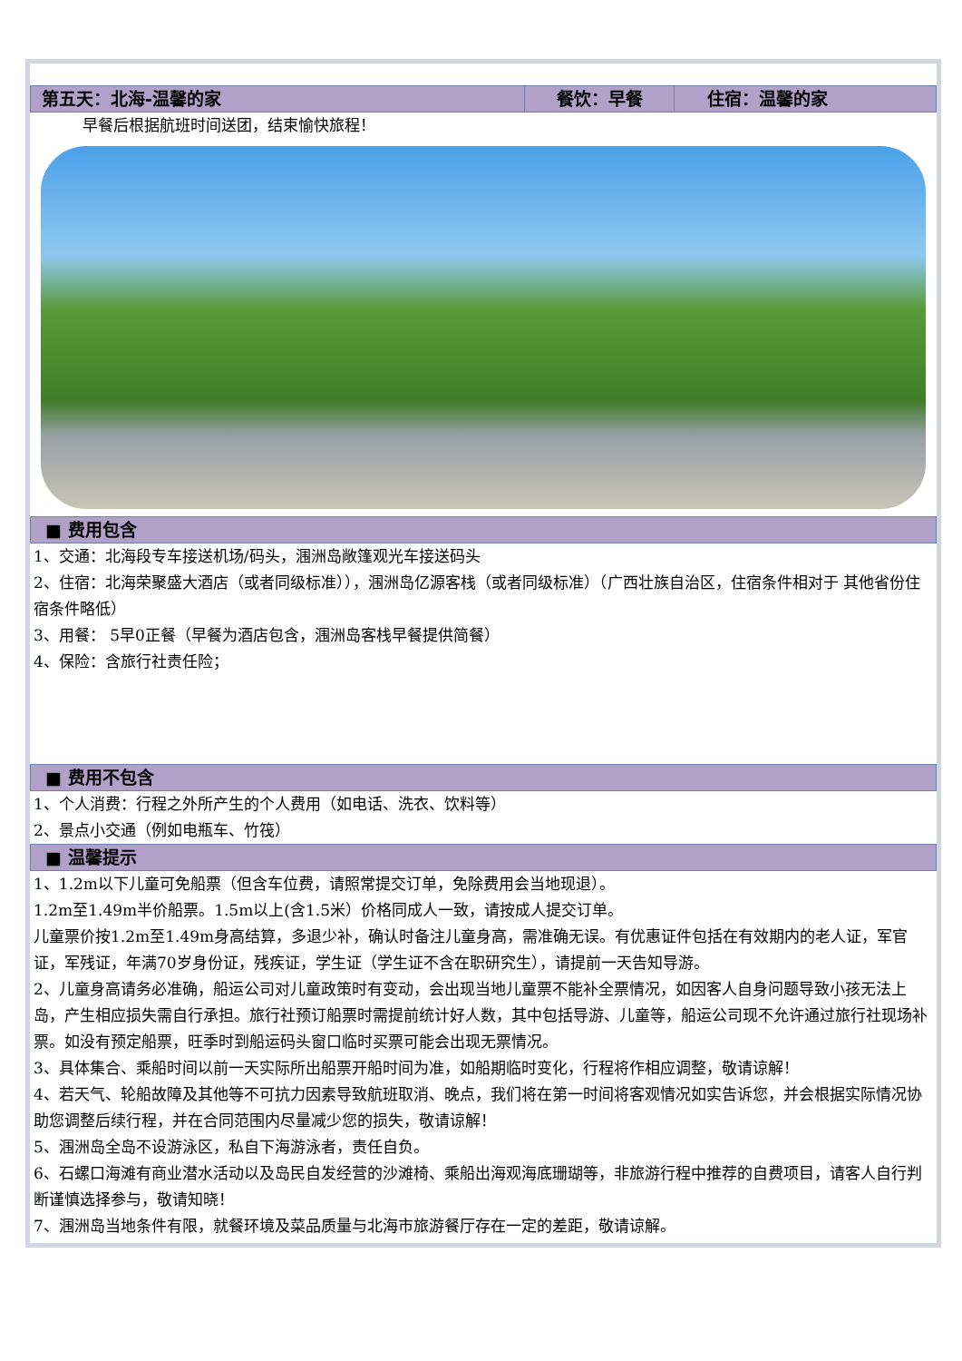| 第五天：北海-温馨的家 | 餐饮：早餐 | 住宿：温馨的家 |
早餐后根据航班时间送团，结束愉快旅程！
■ 费用包含
1、交通：北海段专车接送机场/码头，涠洲岛敞篷观光车接送码头
2、住宿：北海荣聚盛大酒店（或者同级标准）），涠洲岛亿源客栈（或者同级标准）（广西壮族自治区，住宿条件相对于 其他省份住宿条件略低）
3、用餐： 5早0正餐（早餐为酒店包含，涠洲岛客栈早餐提供简餐）
4、保险：含旅行社责任险；
■ 费用不包含
1、个人消费：行程之外所产生的个人费用（如电话、洗衣、饮料等）
2、景点小交通（例如电瓶车、竹筏）
■ 温馨提示
1、1.2m以下儿童可免船票（但含车位费，请照常提交订单，免除费用会当地现退）。
1.2m至1.49m半价船票。1.5m以上(含1.5米）价格同成人一致，请按成人提交订单。
儿童票价按1.2m至1.49m身高结算，多退少补，确认时备注儿童身高，需准确无误。有优惠证件包括在有效期内的老人证，军官证，军残证，年满70岁身份证，残疾证，学生证（学生证不含在职研究生），请提前一天告知导游。
2、儿童身高请务必准确，船运公司对儿童政策时有变动，会出现当地儿童票不能补全票情况，如因客人自身问题导致小孩无法上岛，产生相应损失需自行承担。旅行社预订船票时需提前统计好人数，其中包括导游、儿童等，船运公司现不允许通过旅行社现场补票。如没有预定船票，旺季时到船运码头窗口临时买票可能会出现无票情况。
3、具体集合、乘船时间以前一天实际所出船票开船时间为准，如船期临时变化，行程将作相应调整，敬请谅解！
4、若天气、轮船故障及其他等不可抗力因素导致航班取消、晚点，我们将在第一时间将客观情况如实告诉您，并会根据实际情况协助您调整后续行程，并在合同范围内尽量减少您的损失，敬请谅解！
5、涠洲岛全岛不设游泳区，私自下海游泳者，责任自负。
6、石螺口海滩有商业潜水活动以及岛民自发经营的沙滩椅、乘船出海观海底珊瑚等，非旅游行程中推荐的自费项目，请客人自行判断谨慎选择参与，敬请知晓！
7、涠洲岛当地条件有限，就餐环境及菜品质量与北海市旅游餐厅存在一定的差距，敬请谅解。